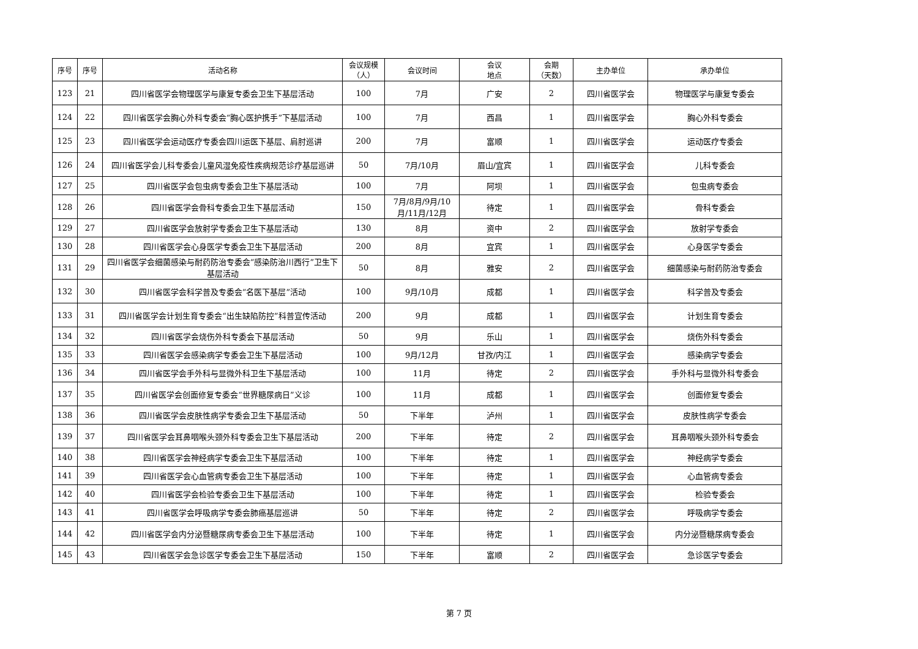| 序号 | 序号 | 活动名称 | 会议规模 （人） | 会议时间 | 会议 地点 | 会期 （天数） | 主办单位 | 承办单位 |
| --- | --- | --- | --- | --- | --- | --- | --- | --- |
| 123 | 21 | 四川省医学会物理医学与康复专委会卫生下基层活动 | 100 | 7月 | 广安 | 2 | 四川省医学会 | 物理医学与康复专委会 |
| 124 | 22 | 四川省医学会胸心外科专委会“胸心医护携手”下基层活动 | 100 | 7月 | 西昌 | 1 | 四川省医学会 | 胸心外科专委会 |
| 125 | 23 | 四川省医学会运动医疗专委会四川运医下基层、肩肘巡讲 | 200 | 7月 | 富顺 | 1 | 四川省医学会 | 运动医疗专委会 |
| 126 | 24 | 四川省医学会儿科专委会儿童风湿免疫性疾病规范诊疗基层巡讲 | 50 | 7月/10月 | 眉山/宜宾 | 1 | 四川省医学会 | 儿科专委会 |
| 127 | 25 | 四川省医学会包虫病专委会卫生下基层活动 | 100 | 7月 | 阿坝 | 1 | 四川省医学会 | 包虫病专委会 |
| 128 | 26 | 四川省医学会骨科专委会卫生下基层活动 | 150 | 7月/8月/9月/10月/11月/12月 | 待定 | 1 | 四川省医学会 | 骨科专委会 |
| 129 | 27 | 四川省医学会放射学专委会卫生下基层活动 | 130 | 8月 | 资中 | 2 | 四川省医学会 | 放射学专委会 |
| 130 | 28 | 四川省医学会心身医学专委会卫生下基层活动 | 200 | 8月 | 宜宾 | 1 | 四川省医学会 | 心身医学专委会 |
| 131 | 29 | 四川省医学会细菌感染与耐药防治专委会“感染防治川西行”卫生下基层活动 | 50 | 8月 | 雅安 | 2 | 四川省医学会 | 细菌感染与耐药防治专委会 |
| 132 | 30 | 四川省医学会科学普及专委会“名医下基层”活动 | 100 | 9月/10月 | 成都 | 1 | 四川省医学会 | 科学普及专委会 |
| 133 | 31 | 四川省医学会计划生育专委会“出生缺陷防控”科普宣传活动 | 200 | 9月 | 成都 | 1 | 四川省医学会 | 计划生育专委会 |
| 134 | 32 | 四川省医学会烧伤外科专委会下基层活动 | 50 | 9月 | 乐山 | 1 | 四川省医学会 | 烧伤外科专委会 |
| 135 | 33 | 四川省医学会感染病学专委会卫生下基层活动 | 100 | 9月/12月 | 甘孜/内江 | 1 | 四川省医学会 | 感染病学专委会 |
| 136 | 34 | 四川省医学会手外科与显微外科卫生下基层活动 | 100 | 11月 | 待定 | 2 | 四川省医学会 | 手外科与显微外科专委会 |
| 137 | 35 | 四川省医学会创面修复专委会“世界糖尿病日”义诊 | 100 | 11月 | 成都 | 1 | 四川省医学会 | 创面修复专委会 |
| 138 | 36 | 四川省医学会皮肤性病学专委会卫生下基层活动 | 50 | 下半年 | 泸州 | 1 | 四川省医学会 | 皮肤性病学专委会 |
| 139 | 37 | 四川省医学会耳鼻咽喉头颈外科专委会卫生下基层活动 | 200 | 下半年 | 待定 | 2 | 四川省医学会 | 耳鼻咽喉头颈外科专委会 |
| 140 | 38 | 四川省医学会神经病学专委会卫生下基层活动 | 100 | 下半年 | 待定 | 1 | 四川省医学会 | 神经病学专委会 |
| 141 | 39 | 四川省医学会心血管病专委会卫生下基层活动 | 100 | 下半年 | 待定 | 1 | 四川省医学会 | 心血管病专委会 |
| 142 | 40 | 四川省医学会检验专委会卫生下基层活动 | 100 | 下半年 | 待定 | 1 | 四川省医学会 | 检验专委会 |
| 143 | 41 | 四川省医学会呼吸病学专委会肺癌基层巡讲 | 50 | 下半年 | 待定 | 2 | 四川省医学会 | 呼吸病学专委会 |
| 144 | 42 | 四川省医学会内分泌暨糖尿病专委会卫生下基层活动 | 100 | 下半年 | 待定 | 1 | 四川省医学会 | 内分泌暨糖尿病专委会 |
| 145 | 43 | 四川省医学会急诊医学专委会卫生下基层活动 | 150 | 下半年 | 富顺 | 2 | 四川省医学会 | 急诊医学专委会 |
第 7 页